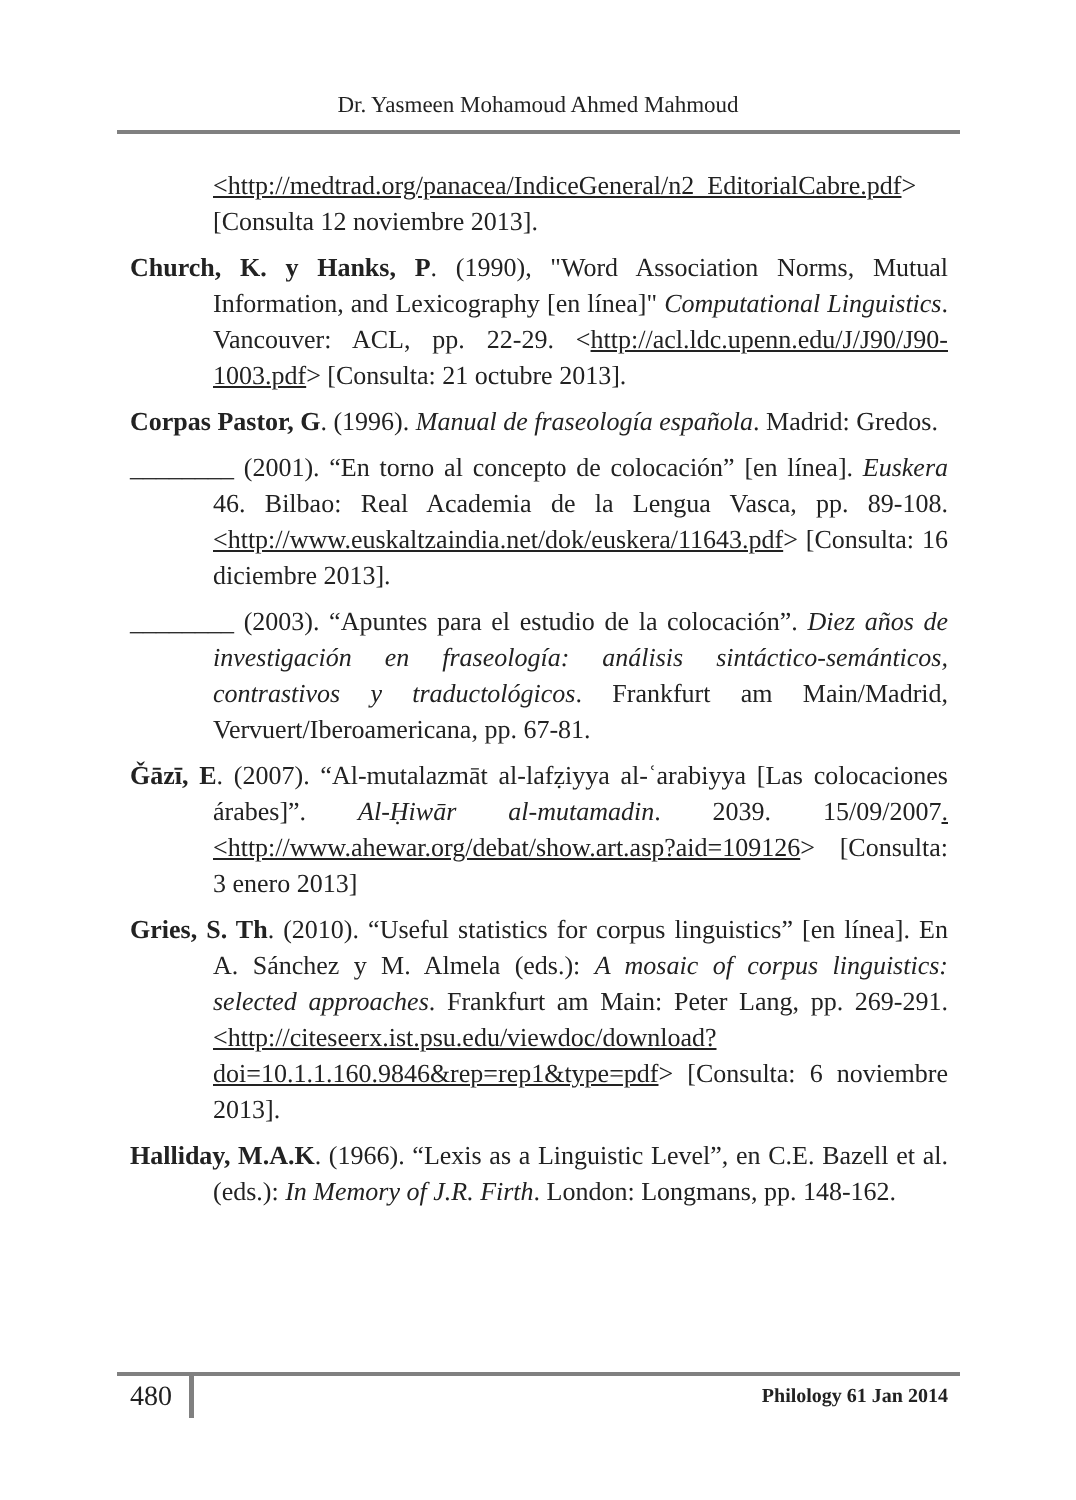Dr. Yasmeen Mohamoud Ahmed Mahmoud
<http://medtrad.org/panacea/IndiceGeneral/n2_EditorialCabre.pdf> [Consulta 12 noviembre 2013].
Church, K. y Hanks, P. (1990), "Word Association Norms, Mutual Information, and Lexicography [en línea]" Computational Linguistics. Vancouver: ACL, pp. 22-29. <http://acl.ldc.upenn.edu/J/J90/J90-1003.pdf> [Consulta: 21 octubre 2013].
Corpas Pastor, G. (1996). Manual de fraseología española. Madrid: Gredos.
________ (2001). “En torno al concepto de colocación” [en línea]. Euskera 46. Bilbao: Real Academia de la Lengua Vasca, pp. 89-108. <http://www.euskaltzaindia.net/dok/euskera/11643.pdf> [Consulta: 16 diciembre 2013].
________ (2003). “Apuntes para el estudio de la colocación”. Diez años de investigación en fraseología: análisis sintáctico-semánticos, contrastivos y traductológicos. Frankfurt am Main/Madrid, Vervuert/Iberoamericana, pp. 67-81.
Ǧāzī, E. (2007). “Al-mutalazmāt al-lafẓiyya al-ʿarabiyya [Las colocaciones árabes]”. Al-Ḥiwār al-mutamadin. 2039. 15/09/2007.<http://www.ahewar.org/debat/show.art.asp?aid=109126> [Consulta: 3 enero 2013]
Gries, S. Th. (2010). “Useful statistics for corpus linguistics” [en línea]. En A. Sánchez y M. Almela (eds.): A mosaic of corpus linguistics: selected approaches. Frankfurt am Main: Peter Lang, pp. 269-291. <http://citeseerx.ist.psu.edu/viewdoc/download?doi=10.1.1.160.9846&rep=rep1&type=pdf> [Consulta: 6 noviembre 2013].
Halliday, M.A.K. (1966). “Lexis as a Linguistic Level”, en C.E. Bazell et al. (eds.): In Memory of J.R. Firth. London: Longmans, pp. 148-162.
480 Philology 61 Jan 2014